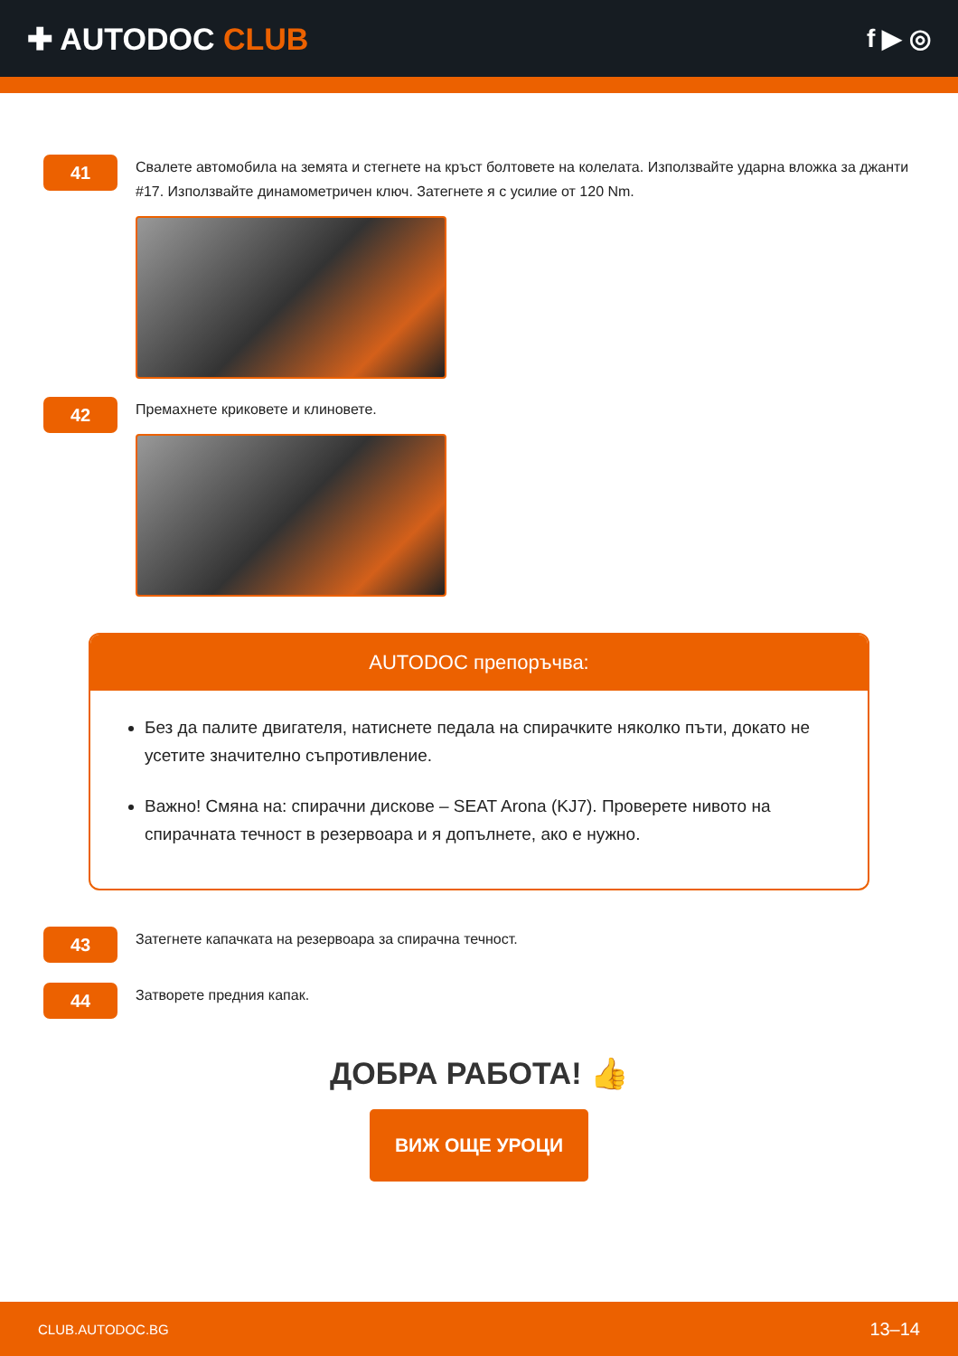✚ AUTODOC CLUB
f ▶ ◎
41
Свалете автомобила на земята и стегнете на кръст болтовете на колелата. Използвайте ударна вложка за джанти #17. Използвайте динамометричен ключ. Затегнете я с усилие от 120 Nm.
42
Премахнете криковете и клиновете.
AUTODOC препоръчва:
Без да палите двигателя, натиснете педала на спирачките няколко пъти, докато не усетите значително съпротивление.
Важно! Смяна на: спирачни дискове – SEAT Arona (KJ7). Проверете нивото на спирачната течност в резервоара и я допълнете, ако е нужно.
43
Затегнете капачката на резервоара за спирачна течност.
44
Затворете предния капак.
ДОБРА РАБОТА! 👍
ВИЖ ОЩЕ УРОЦИ
CLUB.AUTODOC.BG 13–14